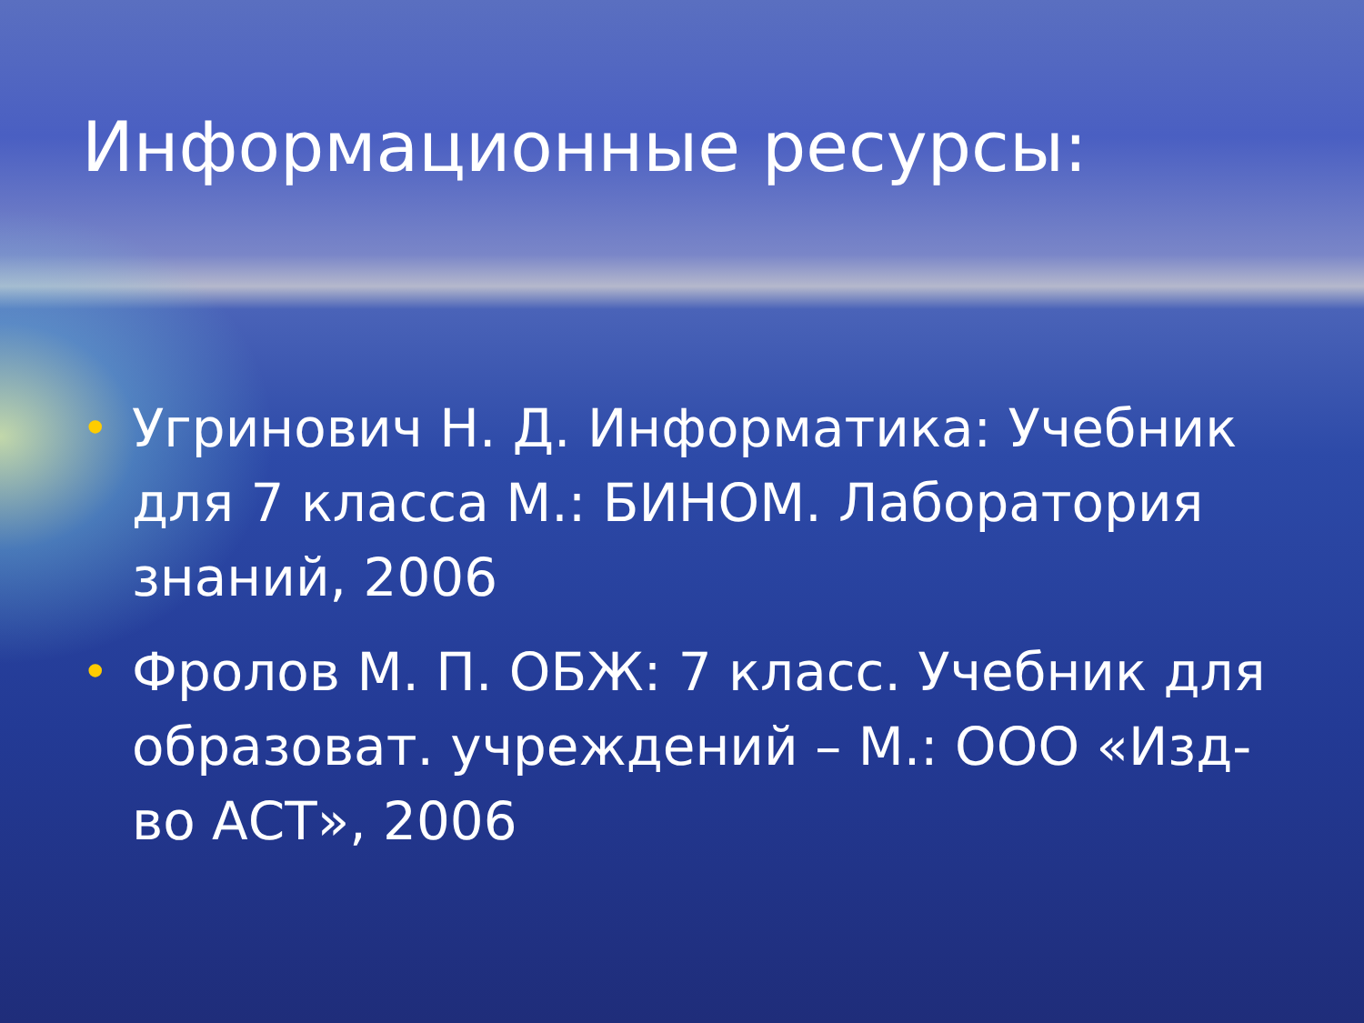Информационные ресурсы:
• Угринович Н. Д. Информатика: Учебник для 7 класса М.: БИНОМ. Лаборатория знаний, 2006
• Фролов М. П. ОБЖ: 7 класс. Учебник для образоват. учреждений – М.: ООО «Изд-во АСТ», 2006